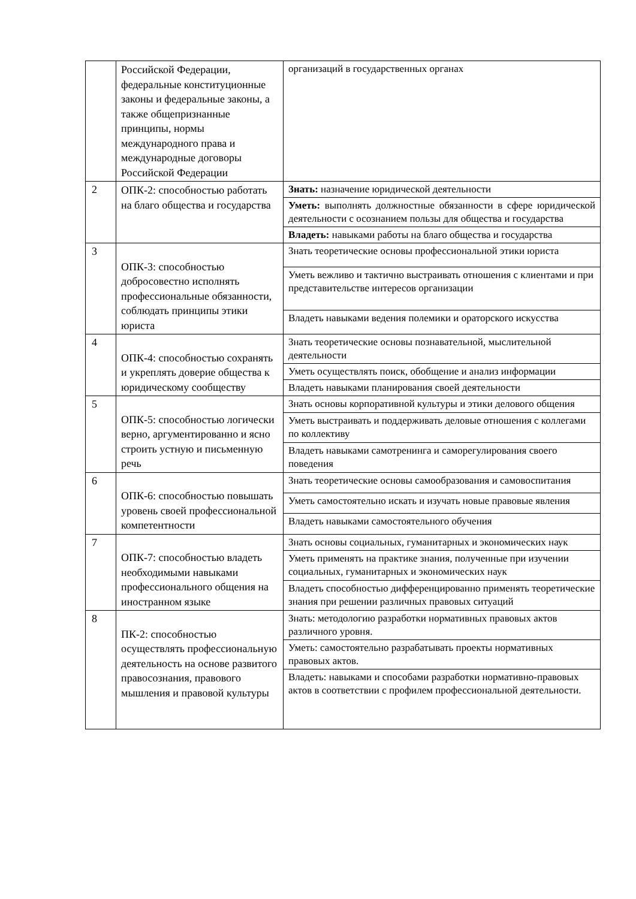| | Российской Федерации, федеральные конституционные законы и федеральные законы, а также общепризнанные принципы, нормы международного права и международные договоры Российской Федерации | организаций в государственных органах |
| 2 | ОПК-2: способностью работать на благо общества и государства | Знать: назначение юридической деятельности |
| | | Уметь: выполнять должностные обязанности в сфере юридической деятельности с осознанием пользы для общества и государства |
| | | Владеть: навыками работы на благо общества и государства |
| 3 | ОПК-3: способностью добросовестно исполнять профессиональные обязанности, соблюдать принципы этики юриста | Знать теоретические основы профессиональной этики юриста |
| | | Уметь вежливо и тактично выстраивать отношения с клиентами и при представительстве интересов организации |
| | | Владеть навыками ведения полемики и ораторского искусства |
| 4 | ОПК-4: способностью сохранять и укреплять доверие общества к юридическому сообществу | Знать теоретические основы познавательной, мыслительной деятельности |
| | | Уметь осуществлять поиск, обобщение и анализ информации |
| | | Владеть навыками планирования своей деятельности |
| 5 | ОПК-5: способностью логически верно, аргументированно и ясно строить устную и письменную речь | Знать основы корпоративной культуры и этики делового общения |
| | | Уметь выстраивать и поддерживать деловые отношения с коллегами по коллективу |
| | | Владеть навыками самотренинга и саморегулирования своего поведения |
| 6 | ОПК-6: способностью повышать уровень своей профессиональной компетентности | Знать теоретические основы самообразования и самовоспитания |
| | | Уметь самостоятельно искать и изучать новые правовые явления |
| | | Владеть навыками самостоятельного обучения |
| 7 | ОПК-7: способностью владеть необходимыми навыками профессионального общения на иностранном языке | Знать основы социальных, гуманитарных и экономических наук |
| | | Уметь применять на практике знания, полученные при изучении социальных, гуманитарных и экономических наук |
| | | Владеть способностью дифференцированно применять теоретические знания при решении различных правовых ситуаций |
| 8 | ПК-2: способностью осуществлять профессиональную деятельность на основе развитого правосознания, правового мышления и правовой культуры | Знать: методологию разработки нормативных правовых актов различного уровня. |
| | | Уметь: самостоятельно разрабатывать проекты нормативных правовых актов. |
| | | Владеть: навыками и способами разработки нормативно-правовых актов в соответствии с профилем профессиональной деятельности. |